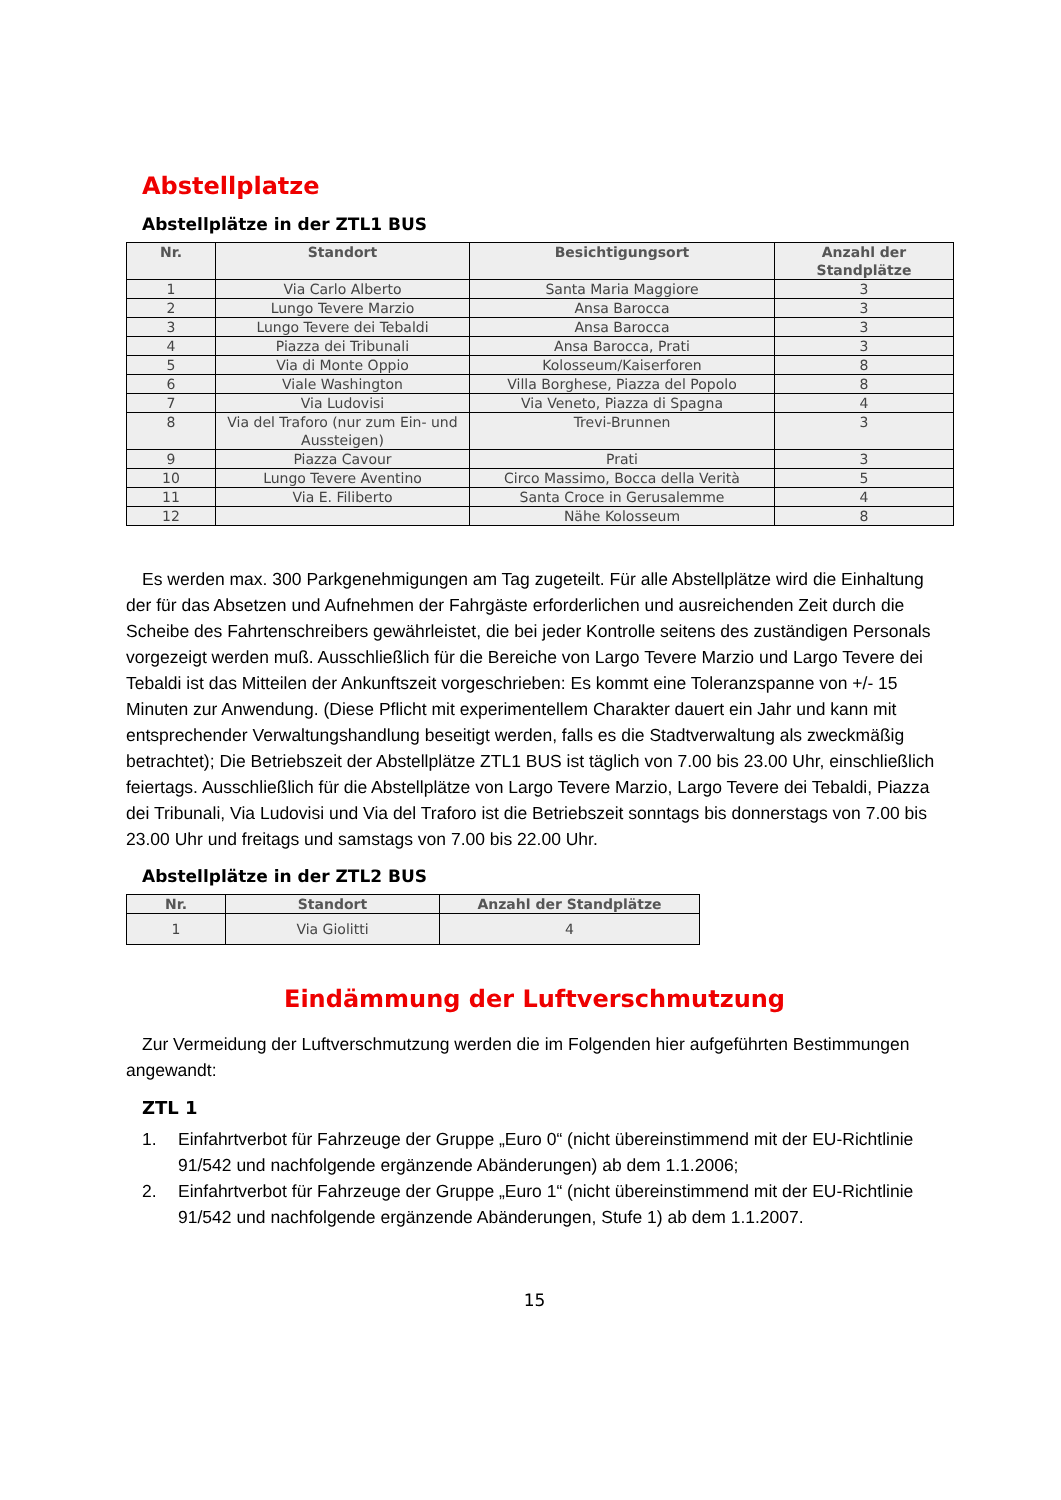Abstellplatze
Abstellplätze in der ZTL1 BUS
| Nr. | Standort | Besichtigungsort | Anzahl der Standplätze |
| --- | --- | --- | --- |
| 1 | Via Carlo Alberto | Santa Maria Maggiore | 3 |
| 2 | Lungo Tevere Marzio | Ansa Barocca | 3 |
| 3 | Lungo Tevere dei Tebaldi | Ansa Barocca | 3 |
| 4 | Piazza dei Tribunali | Ansa Barocca, Prati | 3 |
| 5 | Via di Monte Oppio | Kolosseum/Kaiserforen | 8 |
| 6 | Viale Washington | Villa Borghese, Piazza del Popolo | 8 |
| 7 | Via Ludovisi | Via Veneto, Piazza di Spagna | 4 |
| 8 | Via del Traforo (nur zum Ein- und Aussteigen) | Trevi-Brunnen | 3 |
| 9 | Piazza Cavour | Prati | 3 |
| 10 | Lungo Tevere Aventino | Circo Massimo, Bocca della Verità | 5 |
| 11 | Via E. Filiberto | Santa Croce in Gerusalemme | 4 |
| 12 | | Nähe Kolosseum | 8 |
Es werden max. 300 Parkgenehmigungen am Tag zugeteilt. Für alle Abstellplätze wird die Einhaltung der für das Absetzen und Aufnehmen der Fahrgäste erforderlichen und ausreichenden Zeit durch die Scheibe des Fahrtenschreibers gewährleistet, die bei jeder Kontrolle seitens des zuständigen Personals vorgezeigt werden muß. Ausschließlich für die Bereiche von Largo Tevere Marzio und Largo Tevere dei Tebaldi ist das Mitteilen der Ankunftszeit vorgeschrieben: Es kommt eine Toleranzspanne von +/- 15 Minuten zur Anwendung. (Diese Pflicht mit experimentellem Charakter dauert ein Jahr und kann mit entsprechender Verwaltungshandlung beseitigt werden, falls es die Stadtverwaltung als zweckmäßig betrachtet); Die Betriebszeit der Abstellplätze ZTL1 BUS ist täglich von 7.00 bis 23.00 Uhr, einschließlich feiertags. Ausschließlich für die Abstellplätze von Largo Tevere Marzio, Largo Tevere dei Tebaldi, Piazza dei Tribunali, Via Ludovisi und Via del Traforo ist die Betriebszeit sonntags bis donnerstags von 7.00 bis 23.00 Uhr und freitags und samstags von 7.00 bis 22.00 Uhr.
Abstellplätze in der ZTL2 BUS
| Nr. | Standort | Anzahl der Standplätze |
| --- | --- | --- |
| 1 | Via Giolitti | 4 |
Eindämmung der Luftverschmutzung
Zur Vermeidung der Luftverschmutzung werden die im Folgenden hier aufgeführten Bestimmungen angewandt:
ZTL 1
1. Einfahrtverbot für Fahrzeuge der Gruppe „Euro 0“ (nicht übereinstimmend mit der EU-Richtlinie 91/542 und nachfolgende ergänzende Abänderungen) ab dem 1.1.2006;
2. Einfahrtverbot für Fahrzeuge der Gruppe „Euro 1“ (nicht übereinstimmend mit der EU-Richtlinie 91/542 und nachfolgende ergänzende Abänderungen, Stufe 1) ab dem 1.1.2007.
15